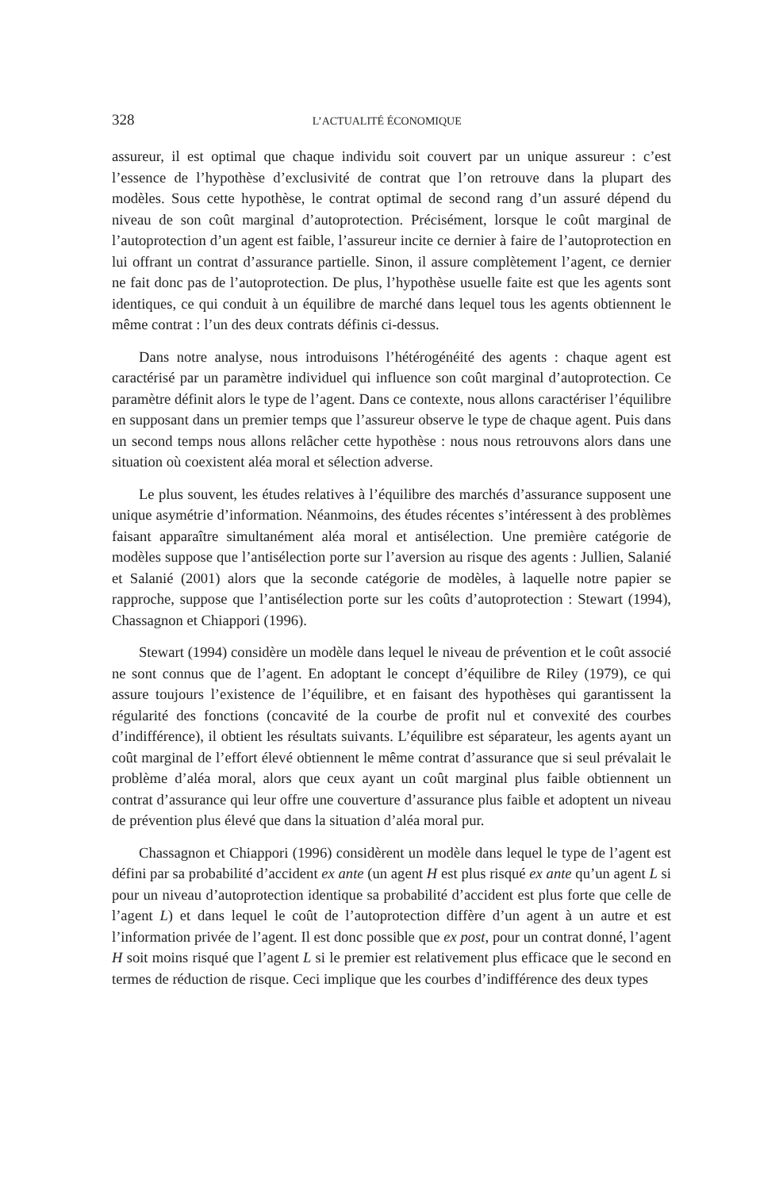328 L’ACTUALITÉ ÉCONOMIQUE
assureur, il est optimal que chaque individu soit couvert par un unique assureur : c’est l’essence de l’hypothèse d’exclusivité de contrat que l’on retrouve dans la plupart des modèles. Sous cette hypothèse, le contrat optimal de second rang d’un assuré dépend du niveau de son coût marginal d’autoprotection. Précisément, lorsque le coût marginal de l’autoprotection d’un agent est faible, l’assureur incite ce dernier à faire de l’autoprotection en lui offrant un contrat d’assurance partielle. Sinon, il assure complètement l’agent, ce dernier ne fait donc pas de l’autoprotection. De plus, l’hypothèse usuelle faite est que les agents sont identiques, ce qui conduit à un équilibre de marché dans lequel tous les agents obtiennent le même contrat : l’un des deux contrats définis ci-dessus.
Dans notre analyse, nous introduisons l’hétérogénéité des agents : chaque agent est caractérisé par un paramètre individuel qui influence son coût marginal d’autoprotection. Ce paramètre définit alors le type de l’agent. Dans ce contexte, nous allons caractériser l’équilibre en supposant dans un premier temps que l’assureur observe le type de chaque agent. Puis dans un second temps nous allons relâcher cette hypothèse : nous nous retrouvons alors dans une situation où coexistent aléa moral et sélection adverse.
Le plus souvent, les études relatives à l’équilibre des marchés d’assurance supposent une unique asymétrie d’information. Néanmoins, des études récentes s’intéressent à des problèmes faisant apparaître simultanément aléa moral et antisélection. Une première catégorie de modèles suppose que l’antisélection porte sur l’aversion au risque des agents : Jullien, Salanié et Salanié (2001) alors que la seconde catégorie de modèles, à laquelle notre papier se rapproche, suppose que l’antisélection porte sur les coûts d’autoprotection : Stewart (1994), Chassagnon et Chiappori (1996).
Stewart (1994) considère un modèle dans lequel le niveau de prévention et le coût associé ne sont connus que de l’agent. En adoptant le concept d’équilibre de Riley (1979), ce qui assure toujours l’existence de l’équilibre, et en faisant des hypothèses qui garantissent la régularité des fonctions (concavité de la courbe de profit nul et convexité des courbes d’indifférence), il obtient les résultats suivants. L’équilibre est séparateur, les agents ayant un coût marginal de l’effort élevé obtiennent le même contrat d’assurance que si seul prévalait le problème d’aléa moral, alors que ceux ayant un coût marginal plus faible obtiennent un contrat d’assurance qui leur offre une couverture d’assurance plus faible et adoptent un niveau de prévention plus élevé que dans la situation d’aléa moral pur.
Chassagnon et Chiappori (1996) considèrent un modèle dans lequel le type de l’agent est défini par sa probabilité d’accident ex ante (un agent H est plus risqué ex ante qu’un agent L si pour un niveau d’autoprotection identique sa probabilité d’accident est plus forte que celle de l’agent L) et dans lequel le coût de l’autoprotection diffère d’un agent à un autre et est l’information privée de l’agent. Il est donc possible que ex post, pour un contrat donné, l’agent H soit moins risqué que l’agent L si le premier est relativement plus efficace que le second en termes de réduction de risque. Ceci implique que les courbes d’indifférence des deux types